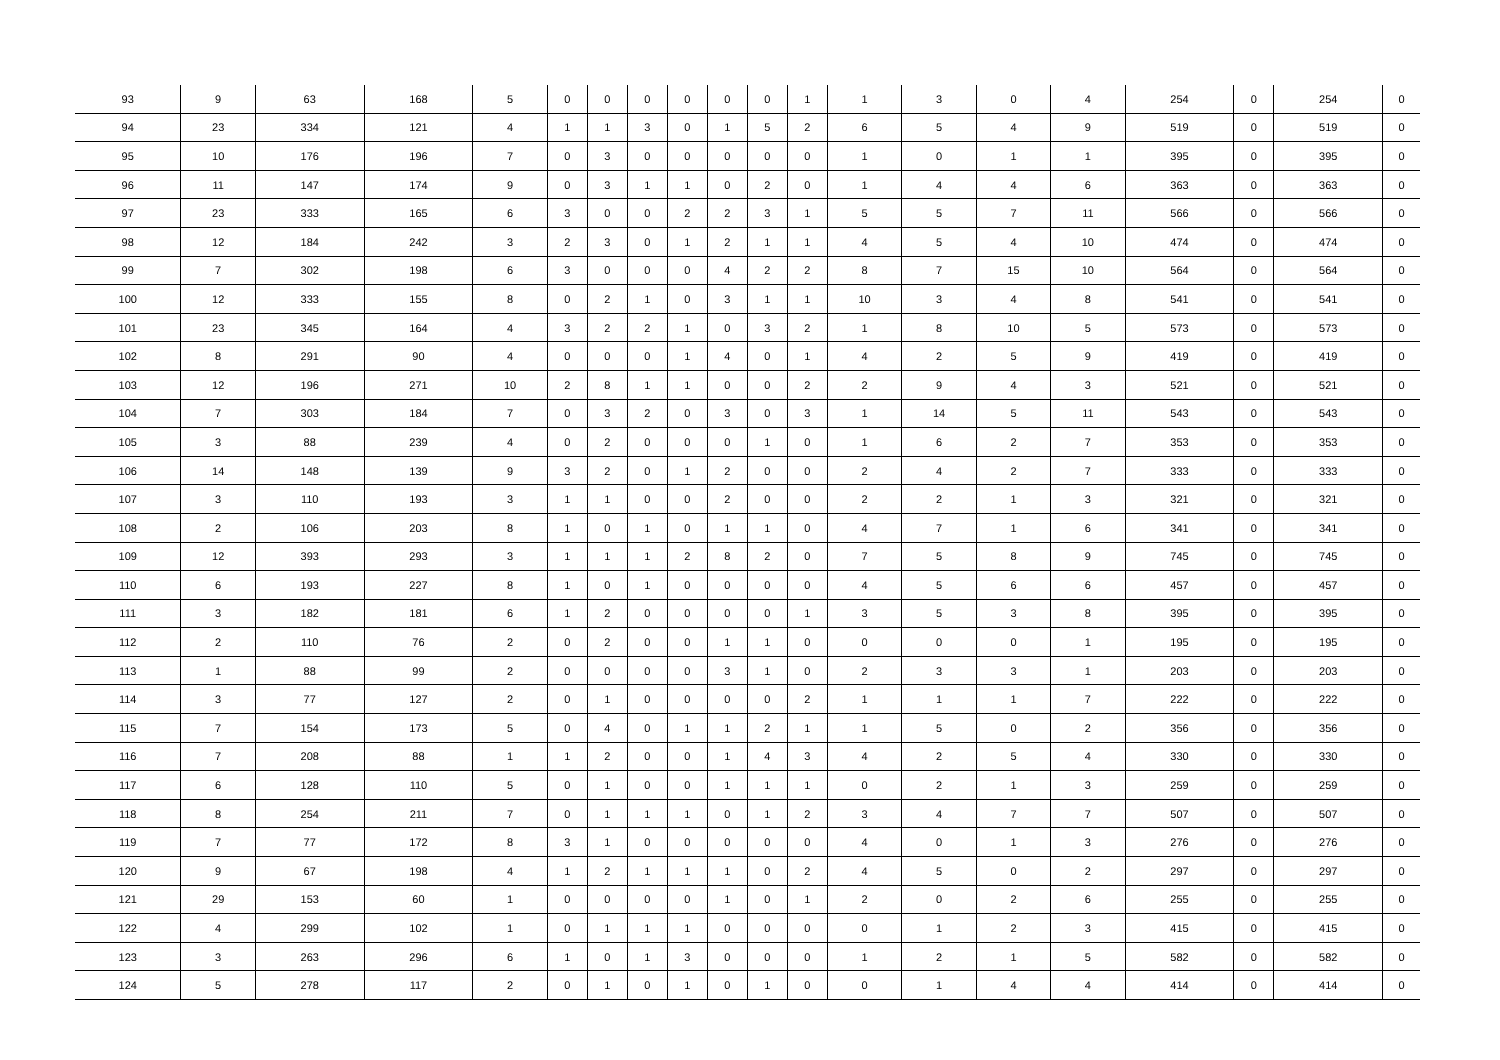| 93 | 9 | 63 | 168 | 5 | 0 | 0 | 0 | 0 | 0 | 0 | 1 | 1 | 3 | 0 | 4 | 254 | 0 | 254 | 0 |
| 94 | 23 | 334 | 121 | 4 | 1 | 1 | 3 | 0 | 1 | 5 | 2 | 6 | 5 | 4 | 9 | 519 | 0 | 519 | 0 |
| 95 | 10 | 176 | 196 | 7 | 0 | 3 | 0 | 0 | 0 | 0 | 0 | 1 | 0 | 1 | 1 | 395 | 0 | 395 | 0 |
| 96 | 11 | 147 | 174 | 9 | 0 | 3 | 1 | 1 | 0 | 2 | 0 | 1 | 4 | 4 | 6 | 363 | 0 | 363 | 0 |
| 97 | 23 | 333 | 165 | 6 | 3 | 0 | 0 | 2 | 2 | 3 | 1 | 5 | 5 | 7 | 11 | 566 | 0 | 566 | 0 |
| 98 | 12 | 184 | 242 | 3 | 2 | 3 | 0 | 1 | 2 | 1 | 1 | 4 | 5 | 4 | 10 | 474 | 0 | 474 | 0 |
| 99 | 7 | 302 | 198 | 6 | 3 | 0 | 0 | 0 | 4 | 2 | 2 | 8 | 7 | 15 | 10 | 564 | 0 | 564 | 0 |
| 100 | 12 | 333 | 155 | 8 | 0 | 2 | 1 | 0 | 3 | 1 | 1 | 10 | 3 | 4 | 8 | 541 | 0 | 541 | 0 |
| 101 | 23 | 345 | 164 | 4 | 3 | 2 | 2 | 1 | 0 | 3 | 2 | 1 | 8 | 10 | 5 | 573 | 0 | 573 | 0 |
| 102 | 8 | 291 | 90 | 4 | 0 | 0 | 0 | 1 | 4 | 0 | 1 | 4 | 2 | 5 | 9 | 419 | 0 | 419 | 0 |
| 103 | 12 | 196 | 271 | 10 | 2 | 8 | 1 | 1 | 0 | 0 | 2 | 2 | 9 | 4 | 3 | 521 | 0 | 521 | 0 |
| 104 | 7 | 303 | 184 | 7 | 0 | 3 | 2 | 0 | 3 | 0 | 3 | 1 | 14 | 5 | 11 | 543 | 0 | 543 | 0 |
| 105 | 3 | 88 | 239 | 4 | 0 | 2 | 0 | 0 | 0 | 1 | 0 | 1 | 6 | 2 | 7 | 353 | 0 | 353 | 0 |
| 106 | 14 | 148 | 139 | 9 | 3 | 2 | 0 | 1 | 2 | 0 | 0 | 2 | 4 | 2 | 7 | 333 | 0 | 333 | 0 |
| 107 | 3 | 110 | 193 | 3 | 1 | 1 | 0 | 0 | 2 | 0 | 0 | 2 | 2 | 1 | 3 | 321 | 0 | 321 | 0 |
| 108 | 2 | 106 | 203 | 8 | 1 | 0 | 1 | 0 | 1 | 1 | 0 | 4 | 7 | 1 | 6 | 341 | 0 | 341 | 0 |
| 109 | 12 | 393 | 293 | 3 | 1 | 1 | 1 | 2 | 8 | 2 | 0 | 7 | 5 | 8 | 9 | 745 | 0 | 745 | 0 |
| 110 | 6 | 193 | 227 | 8 | 1 | 0 | 1 | 0 | 0 | 0 | 0 | 4 | 5 | 6 | 6 | 457 | 0 | 457 | 0 |
| 111 | 3 | 182 | 181 | 6 | 1 | 2 | 0 | 0 | 0 | 0 | 1 | 3 | 5 | 3 | 8 | 395 | 0 | 395 | 0 |
| 112 | 2 | 110 | 76 | 2 | 0 | 2 | 0 | 0 | 1 | 1 | 0 | 0 | 0 | 0 | 1 | 195 | 0 | 195 | 0 |
| 113 | 1 | 88 | 99 | 2 | 0 | 0 | 0 | 0 | 3 | 1 | 0 | 2 | 3 | 3 | 1 | 203 | 0 | 203 | 0 |
| 114 | 3 | 77 | 127 | 2 | 0 | 1 | 0 | 0 | 0 | 0 | 2 | 1 | 1 | 1 | 7 | 222 | 0 | 222 | 0 |
| 115 | 7 | 154 | 173 | 5 | 0 | 4 | 0 | 1 | 1 | 2 | 1 | 1 | 5 | 0 | 2 | 356 | 0 | 356 | 0 |
| 116 | 7 | 208 | 88 | 1 | 1 | 2 | 0 | 0 | 1 | 4 | 3 | 4 | 2 | 5 | 4 | 330 | 0 | 330 | 0 |
| 117 | 6 | 128 | 110 | 5 | 0 | 1 | 0 | 0 | 1 | 1 | 1 | 0 | 2 | 1 | 3 | 259 | 0 | 259 | 0 |
| 118 | 8 | 254 | 211 | 7 | 0 | 1 | 1 | 1 | 0 | 1 | 2 | 3 | 4 | 7 | 7 | 507 | 0 | 507 | 0 |
| 119 | 7 | 77 | 172 | 8 | 3 | 1 | 0 | 0 | 0 | 0 | 0 | 4 | 0 | 1 | 3 | 276 | 0 | 276 | 0 |
| 120 | 9 | 67 | 198 | 4 | 1 | 2 | 1 | 1 | 1 | 0 | 2 | 4 | 5 | 0 | 2 | 297 | 0 | 297 | 0 |
| 121 | 29 | 153 | 60 | 1 | 0 | 0 | 0 | 0 | 1 | 0 | 1 | 2 | 0 | 2 | 6 | 255 | 0 | 255 | 0 |
| 122 | 4 | 299 | 102 | 1 | 0 | 1 | 1 | 1 | 0 | 0 | 0 | 0 | 1 | 2 | 3 | 415 | 0 | 415 | 0 |
| 123 | 3 | 263 | 296 | 6 | 1 | 0 | 1 | 3 | 0 | 0 | 0 | 1 | 2 | 1 | 5 | 582 | 0 | 582 | 0 |
| 124 | 5 | 278 | 117 | 2 | 0 | 1 | 0 | 1 | 0 | 1 | 0 | 0 | 1 | 4 | 4 | 414 | 0 | 414 | 0 |